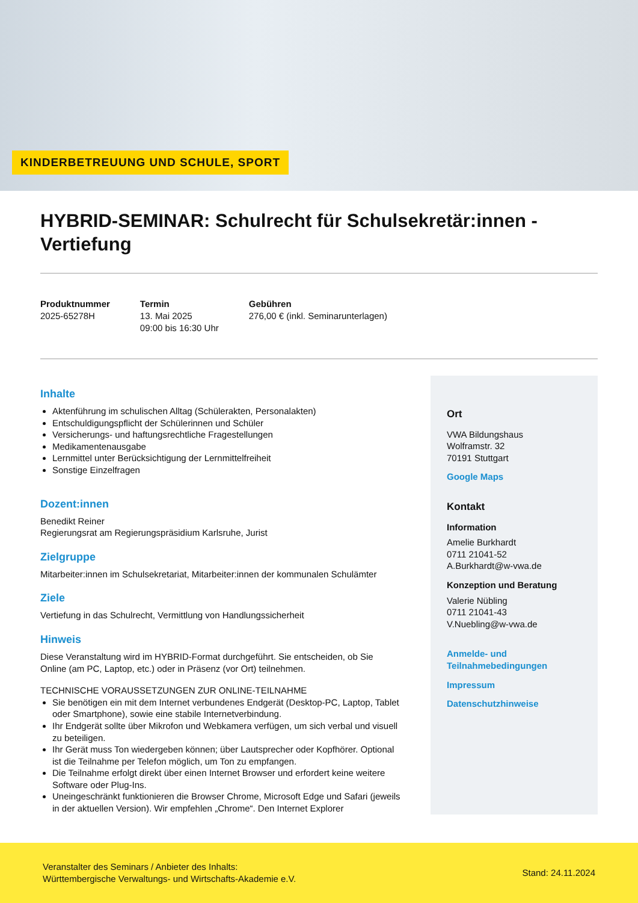KINDERBETREUUNG UND SCHULE, SPORT
HYBRID-SEMINAR: Schulrecht für Schulsekretär:innen - Vertiefung
Produktnummer
2025-65278H
Termin
13. Mai 2025
09:00 bis 16:30 Uhr
Gebühren
276,00 € (inkl. Seminarunterlagen)
Inhalte
Aktenführung im schulischen Alltag (Schülerakten, Personalakten)
Entschuldigungspflicht der Schülerinnen und Schüler
Versicherungs- und haftungsrechtliche Fragestellungen
Medikamentenausgabe
Lernmittel unter Berücksichtigung der Lernmittelfreiheit
Sonstige Einzelfragen
Dozent:innen
Benedikt Reiner
Regierungsrat am Regierungspräsidium Karlsruhe, Jurist
Zielgruppe
Mitarbeiter:innen im Schulsekretariat, Mitarbeiter:innen der kommunalen Schulämter
Ziele
Vertiefung in das Schulrecht, Vermittlung von Handlungssicherheit
Hinweis
Diese Veranstaltung wird im HYBRID-Format durchgeführt. Sie entscheiden, ob Sie Online (am PC, Laptop, etc.) oder in Präsenz (vor Ort) teilnehmen.
TECHNISCHE VORAUSSETZUNGEN ZUR ONLINE-TEILNAHME
Sie benötigen ein mit dem Internet verbundenes Endgerät (Desktop-PC, Laptop, Tablet oder Smartphone), sowie eine stabile Internetverbindung.
Ihr Endgerät sollte über Mikrofon und Webkamera verfügen, um sich verbal und visuell zu beteiligen.
Ihr Gerät muss Ton wiedergeben können; über Lautsprecher oder Kopfhörer. Optional ist die Teilnahme per Telefon möglich, um Ton zu empfangen.
Die Teilnahme erfolgt direkt über einen Internet Browser und erfordert keine weitere Software oder Plug-Ins.
Uneingeschränkt funktionieren die Browser Chrome, Microsoft Edge und Safari (jeweils in der aktuellen Version). Wir empfehlen „Chrome“. Den Internet Explorer
Ort
VWA Bildungshaus
Wolframstr. 32
70191 Stuttgart
Google Maps
Kontakt
Information
Amelie Burkhardt
0711 21041-52
A.Burkhardt@w-vwa.de
Konzeption und Beratung
Valerie Nübling
0711 21041-43
V.Nuebling@w-vwa.de
Anmelde- und Teilnahmebedingungen
Impressum
Datenschutzhinweise
Veranstalter des Seminars / Anbieter des Inhalts:
Württembergische Verwaltungs- und Wirtschafts-Akademie e.V.
Stand: 24.11.2024